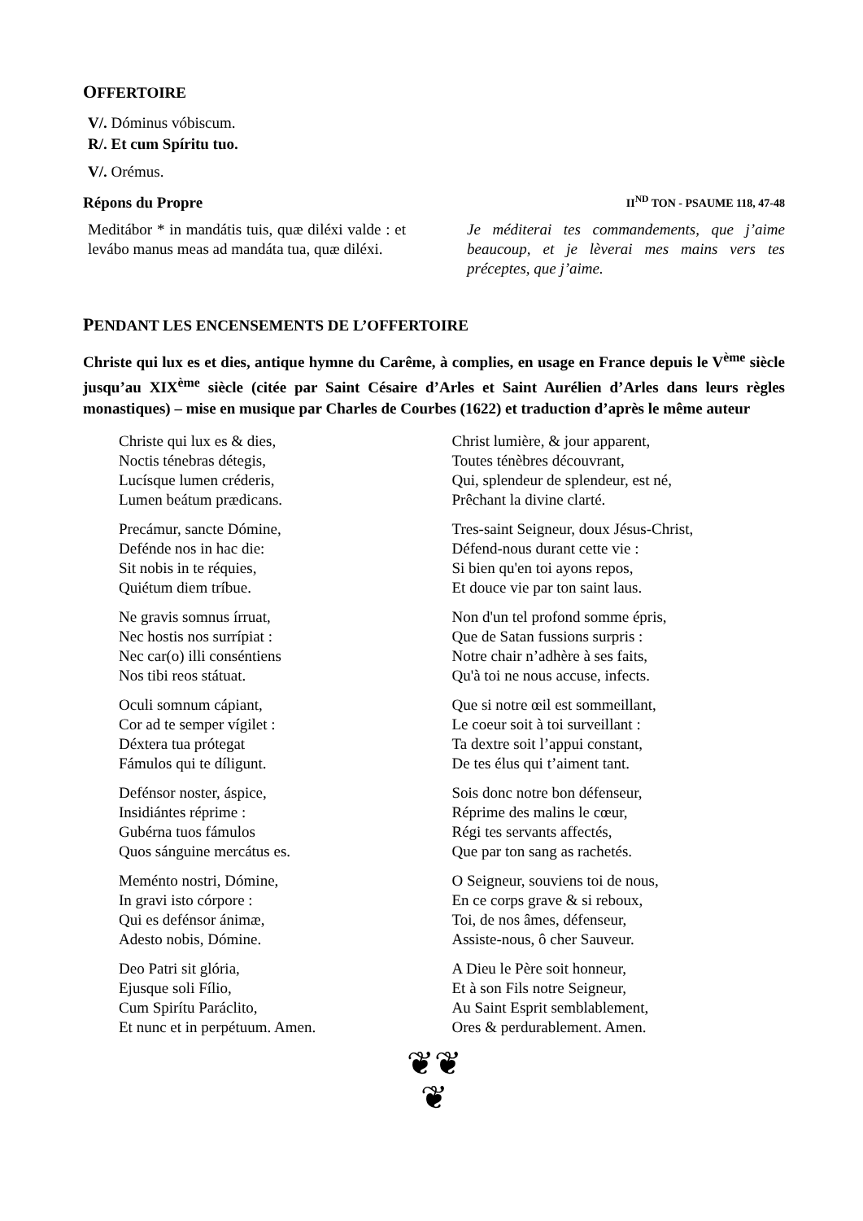OFFERTOIRE
V/. Dóminus vóbiscum.
R/. Et cum Spíritu tuo.
V/. Orémus.
Répons du Propre II<sup>ND</sup> TON - PSAUME 118, 47-48
Meditábor * in mandátis tuis, quæ diléxi valde : et levábo manus meas ad mandáta tua, quæ diléxi.
Je méditerai tes commandements, que j’aime beaucoup, et je lèverai mes mains vers tes préceptes, que j’aime.
PENDANT LES ENCENSEMENTS DE L’OFFERTOIRE
Christe qui lux es et dies, antique hymne du Carême, à complies, en usage en France depuis le V<sup>ème</sup> siècle jusqu’au XIX<sup>ème</sup> siècle (citée par Saint Césaire d’Arles et Saint Aurélien d’Arles dans leurs règles monastiques) – mise en musique par Charles de Courbes (1622) et traduction d’après le même auteur
Christe qui lux es & dies,
Noctis ténebras détegis,
Lucísque lumen créderis,
Lumen beátum prædicans.
Precámur, sancte Dómine,
Defénde nos in hac die:
Sit nobis in te réquies,
Quiétum diem tríbue.
Ne gravis somnus írruat,
Nec hostis nos surrípiat :
Nec car(o) illi conséntiens
Nos tibi reos státuat.
Oculi somnum cápiant,
Cor ad te semper vígilet :
Déxtera tua prótegat
Fámulos qui te díligunt.
Defénsor noster, áspice,
Insidiántes réprime :
Gubérna tuos fámulos
Quos sánguine mercátus es.
Meménto nostri, Dómine,
In gravi isto córpore :
Qui es defénsor ánimæ,
Adesto nobis, Dómine.
Deo Patri sit glória,
Ejusque soli Fílio,
Cum Spirítu Paráclito,
Et nunc et in perpétuum. Amen.
Christ lumière, & jour apparent,
Toutes ténèbres découvrant,
Qui, splendeur de splendeur, est né,
Prêchant la divine clarté.
Tres-saint Seigneur, doux Jésus-Christ,
Défend-nous durant cette vie :
Si bien qu'en toi ayons repos,
Et douce vie par ton saint laus.
Non d'un tel profond somme épris,
Que de Satan fussions surpris :
Notre chair n’adhère à ses faits,
Qu'à toi ne nous accuse, infects.
Que si notre œil est sommeillant,
Le coeur soit à toi surveillant :
Ta dextre soit l’appui constant,
De tes élus qui t’aiment tant.
Sois donc notre bon défenseur,
Réprime des malins le cœur,
Régi tes servants affectés,
Que par ton sang as rachetés.
O Seigneur, souviens toi de nous,
En ce corps grave & si reboux,
Toi, de nos âmes, défenseur,
Assiste-nous, ô cher Sauveur.
A Dieu le Père soit honneur,
Et à son Fils notre Seigneur,
Au Saint Esprit semblablement,
Ores & perdurablement. Amen.
❦❦
❦